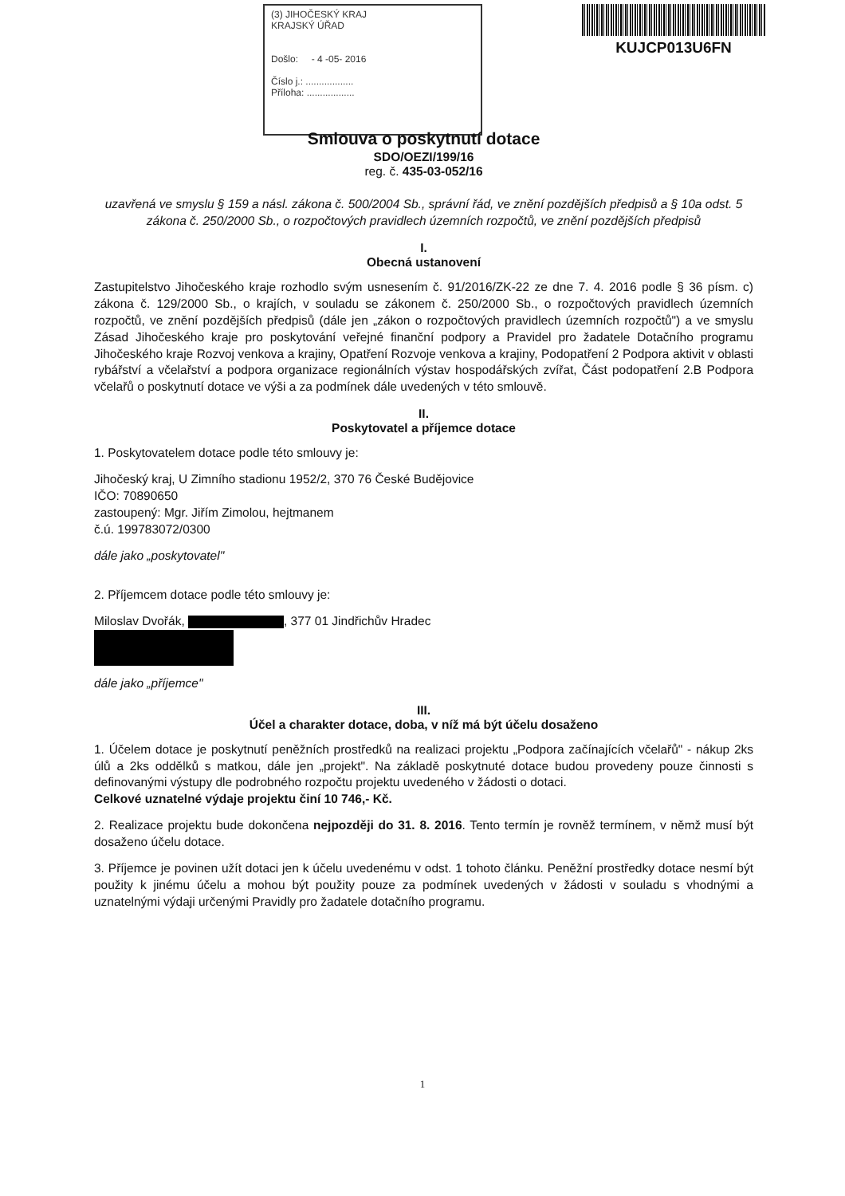(3) JIHOČESKÝ KRAJ
KRAJSKÝ ÚŘAD
Došlo: - 4 -05- 2016
Číslo j.: ..................
Příloha: ..................
KUJCP013U6FN
Smlouva o poskytnutí dotace
SDO/OEZI/199/16
reg. č. 435-03-052/16
uzavřená ve smyslu § 159 a násl. zákona č. 500/2004 Sb., správní řád, ve znění pozdějších předpisů a § 10a odst. 5 zákona č. 250/2000 Sb., o rozpočtových pravidlech územních rozpočtů, ve znění pozdějších předpisů
I.
Obecná ustanovení
Zastupitelstvo Jihočeského kraje rozhodlo svým usnesením č. 91/2016/ZK-22 ze dne 7. 4. 2016 podle § 36 písm. c) zákona č. 129/2000 Sb., o krajích, v souladu se zákonem č. 250/2000 Sb., o rozpočtových pravidlech územních rozpočtů, ve znění pozdějších předpisů (dále jen „zákon o rozpočtových pravidlech územních rozpočtů") a ve smyslu Zásad Jihočeského kraje pro poskytování veřejné finanční podpory a Pravidel pro žadatele Dotačního programu Jihočeského kraje Rozvoj venkova a krajiny, Opatření Rozvoje venkova a krajiny, Podopatření 2 Podpora aktivit v oblasti rybářství a včelařství a podpora organizace regionálních výstav hospodářských zvířat, Část podopatření 2.B Podpora včelařů o poskytnutí dotace ve výši a za podmínek dále uvedených v této smlouvě.
II.
Poskytovatel a příjemce dotace
1. Poskytovatelem dotace podle této smlouvy je:
Jihočeský kraj, U Zimního stadionu 1952/2, 370 76 České Budějovice
IČO: 70890650
zastoupený: Mgr. Jiřím Zimolou, hejtmanem
č.ú. 199783072/0300
dále jako „poskytovatel"
2. Příjemcem dotace podle této smlouvy je:
Miloslav Dvořák, , 377 01 Jindřichův Hradec
dále jako „příjemce"
III.
Účel a charakter dotace, doba, v níž má být účelu dosaženo
1. Účelem dotace je poskytnutí peněžních prostředků na realizaci projektu „Podpora začínajících včelařů" - nákup 2ks úlů a 2ks oddělků s matkou, dále jen „projekt". Na základě poskytnuté dotace budou provedeny pouze činnosti s definovanými výstupy dle podrobného rozpočtu projektu uvedeného v žádosti o dotaci.
Celkové uznatelné výdaje projektu činí 10 746,- Kč.
2. Realizace projektu bude dokončena nejpozději do 31. 8. 2016. Tento termín je rovněž termínem, v němž musí být dosaženo účelu dotace.
3. Příjemce je povinen užít dotaci jen k účelu uvedenému v odst. 1 tohoto článku. Peněžní prostředky dotace nesmí být použity k jinému účelu a mohou být použity pouze za podmínek uvedených v žádosti v souladu s vhodnými a uznatelnými výdaji určenými Pravidly pro žadatele dotačního programu.
1